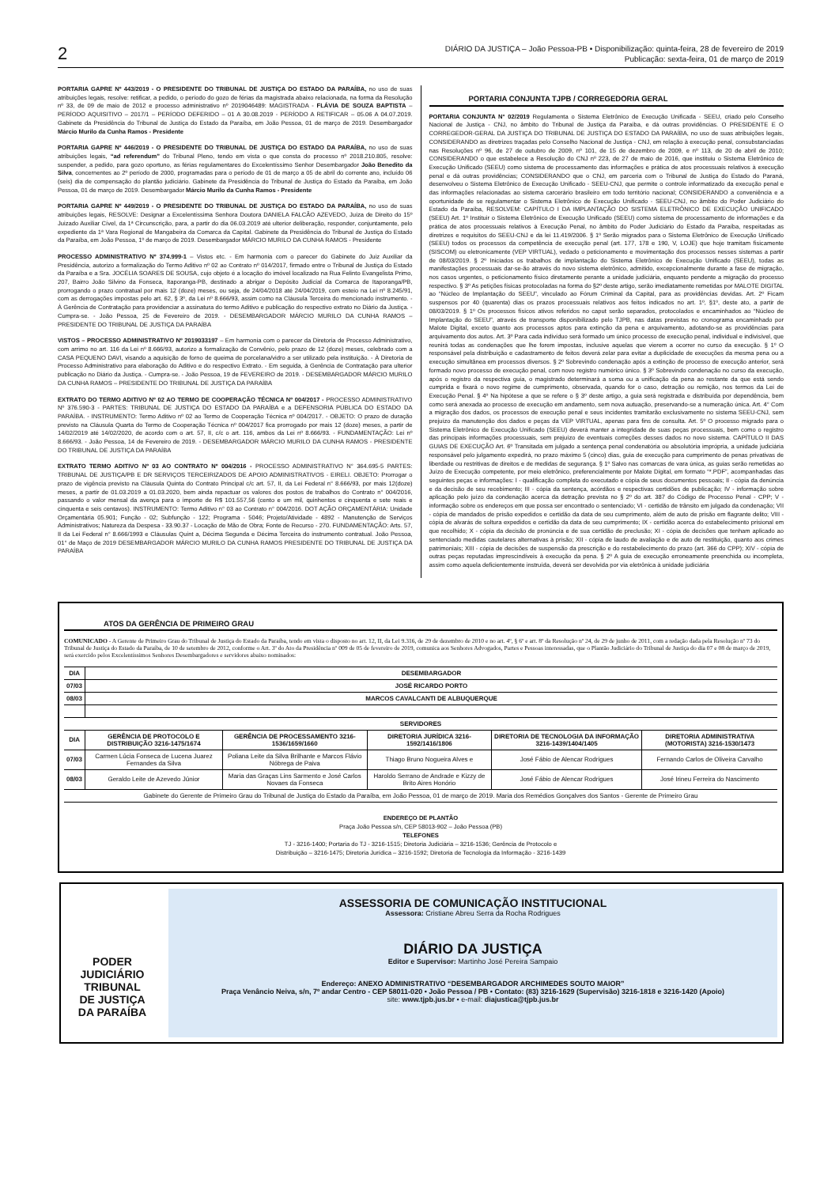2
DIÁRIO DA JUSTIÇA – João Pessoa-PB • Disponibilização: quinta-feira, 28 de fevereiro de 2019
Publicação: sexta-feira, 01 de março de 2019
PORTARIA GAPRE Nº 443/2019 - O PRESIDENTE DO TRIBUNAL DE JUSTIÇA DO ESTADO DA PARAÍBA, no uso de suas atribuições legais, resolve: retificar, a pedido, o período do gozo de férias da magistrada abaixo relacionada, na forma da Resolução nº 33, de 09 de maio de 2012 e processo administrativo nº 2019046489: MAGISTRADA - FLÁVIA DE SOUZA BAPTISTA – PERÍODO AQUISITIVO – 2017/1 – PERÍODO DEFERIDO – 01 A 30.08.2019 - PERÍODO A RETIFICAR – 05.06 A 04.07.2019. Gabinete da Presidência do Tribunal de Justiça do Estado da Paraíba, em João Pessoa, 01 de março de 2019. Desembargador Márcio Murilo da Cunha Ramos - Presidente
PORTARIA GAPRE Nº 446/2019 - O PRESIDENTE DO TRIBUNAL DE JUSTIÇA DO ESTADO DA PARAÍBA, no uso de suas atribuições legais, “ad referendum” do Tribunal Pleno, tendo em vista o que consta do processo nº 2018.210.805, resolve: suspender, a pedido, para gozo oportuno, as férias regulamentares do Excelentíssimo Senhor Desembargador João Benedito da Silva, concernentes ao 2º período de 2000, programadas para o período de 01 de março a 05 de abril do corrente ano, incluído 06 (seis) dia de compensação do plantão judiciário. Gabinete da Presidência do Tribunal de Justiça do Estado da Paraíba, em João Pessoa, 01 de março de 2019. Desembargador Márcio Murilo da Cunha Ramos - Presidente
PORTARIA GAPRE Nº 449/2019 - O PRESIDENTE DO TRIBUNAL DE JUSTIÇA DO ESTADO DA PARAÍBA, no uso de suas atribuições legais, RESOLVE: Designar a Excelentíssima Senhora Doutora DANIELA FALCÃO AZEVEDO, Juíza de Direito do 15º Juizado Auxiliar Cível, da 1ª Circunscrição, para, a partir do dia 06.03.2019 até ulterior deliberação, responder, conjuntamente, pelo expediente da 1ª Vara Regional de Mangabeira da Comarca da Capital. Gabinete da Presidência do Tribunal de Justiça do Estado da Paraíba, em João Pessoa, 1º de março de 2019. Desembargador MÁRCIO MURILO DA CUNHA RAMOS - Presidente
PROCESSO ADMINISTRATIVO Nº 374.999-1 – Vistos etc. - Em harmonia com o parecer do Gabinete do Juiz Auxiliar da Presidência, autorizo a formalização do Termo Aditivo nº 02 ao Contrato nº 014/2017, firmado entre o Tribunal de Justiça do Estado da Paraíba e a Sra. JOCÉLIA SOARES DE SOUSA, cujo objeto é a locação do imóvel localizado na Rua Felinto Evangelista Primo, 207, Bairro João Silvino da Fonseca, Itaporanga-PB, destinado a abrigar o Depósito Judicial da Comarca de Itaporanga/PB, prorrogando o prazo contratual por mais 12 (doze) meses, ou seja, de 24/04/2018 até 24/04/2019, com esteio na Lei nº 8.245/91, com as derrogações impostas pelo art. 62, § 3º, da Lei nº 8.666/93, assim como na Cláusula Terceira do mencionado instrumento. - À Gerência de Contratação para providenciar a assinatura do termo Aditivo e publicação do respectivo extrato no Diário da Justiça. - Cumpra-se. - João Pessoa, 25 de Fevereiro de 2019. - DESEMBARGADOR MÁRCIO MURILO DA CUNHA RAMOS – PRESIDENTE DO TRIBUNAL DE JUSTIÇA DA PARAÍBA
VISTOS – PROCESSO ADMINISTRATIVO Nº 2019033197 – Em harmonia com o parecer da Diretoria de Processo Administrativo, com arrimo no art. 116 da Lei nº 8.666/93, autorizo a formalização de Convênio, pelo prazo de 12 (doze) meses, celebrado com a CASA PEQUENO DAVI, visando a aquisição de forno de queima de porcelana/vidro a ser utilizado pela instituição. - À Diretoria de Processo Administrativo para elaboração do Aditivo e do respectivo Extrato. - Em seguida, à Gerência de Contratação para ulterior publicação no Diário da Justiça. - Cumpra-se. - João Pessoa, 19 de FEVEREIRO de 2019. - DESEMBARGADOR MÁRCIO MURILO DA CUNHA RAMOS – PRESIDENTE DO TRIBUNAL DE JUSTIÇA DA PARAÍBA
EXTRATO DO TERMO ADITIVO Nº 02 AO TERMO DE COOPERAÇÃO TÉCNICA Nº 004/2017 - PROCESSO ADMINISTRATIVO Nº 376.590-3 - PARTES: TRIBUNAL DE JUSTIÇA DO ESTADO DA PARAÍBA e a DEFENSORIA PÚBLICA DO ESTADO DA PARAÍBA. - INSTRUMENTO: Termo Aditivo nº 02 ao Termo de Cooperação Técnica nº 004/2017. - OBJETO: O prazo de duração previsto na Cláusula Quarta do Termo de Cooperação Técnica nº 004/2017 fica prorrogado por mais 12 (doze) meses, a partir de 14/02/2019 até 14/02/2020, de acordo com o art. 57, II, c/c o art. 116, ambos da Lei nº 8.666/93. - FUNDAMENTAÇÃO: Lei nº 8.666/93. - João Pessoa, 14 de Fevereiro de 2019. - DESEMBARGADOR MÁRCIO MURILO DA CUNHA RAMOS - PRESIDENTE DO TRIBUNAL DE JUSTIÇA DA PARAÍBA
EXTRATO TERMO ADITIVO Nº 03 AO CONTRATO Nº 004/2016 - PROCESSO ADMINISTRATIVO N° 364.695-5 PARTES: TRIBUNAL DE JUSTIÇA/PB E DR SERVIÇOS TERCEIRIZADOS DE APOIO ADMINISTRATIVOS - EIRELI. OBJETO: Prorrogar o prazo de vigência previsto na Cláusula Quinta do Contrato Principal c/c art. 57, II, da Lei Federal n° 8.666/93, por mais 12(doze) meses, a partir de 01.03.2019 a 01.03.2020, bem ainda repactuar os valores dos postos de trabalhos do Contrato n° 004/2016, passando o valor mensal da avença para o importe de R$ 101.557,56 (cento e um mil, quinhentos e cinquenta e sete reais e cinquenta e seis centavos). INSTRUMENTO: Termo Aditivo n° 03 ao Contrato n° 004/2016. DOT AÇÃO ORÇAMENTÁRIA: Unidade Orçamentária 05.901; Função - 02; Subfunção - 122; Programa - 5046; Projeto/Atividade - 4892 - Manutenção de Serviços Administrativos; Natureza da Despesa - 33.90.37 - Locação de Mão de Obra; Fonte de Recurso - 270. FUNDAMENTAÇÃO: Arts. 57, II da Lei Federal n° 8.666/1993 e Cláusulas Quint a, Décima Segunda e Décima Terceira do instrumento contratual. João Pessoa, 01° de Maço de 2019 DESEMBARGADOR MÁRCIO MURILO DA CUNHA RAMOS PRESIDENTE DO TRIBUNAL DE JUSTIÇA DA PARAÍBA
PORTARIA CONJUNTA TJPB / CORREGEDORIA GERAL
PORTARIA CONJUNTA N° 02/2019 Regulamenta o Sistema Eletrônico de Execução Unificada - SEEU, criado pelo Conselho Nacional de Justiça - CNJ, no âmbito do Tribunal de Justiça da Paraíba, e dá outras providências. O PRESIDENTE E O CORREGEDOR-GERAL DA JUSTIÇA DO TRIBUNAL DE JUSTIÇA DO ESTADO DA PARAÍBA, no uso de suas atribuições legais, CONSIDERANDO as diretrizes traçadas pelo Conselho Nacional de Justiça - CNJ, em relação à execução penal, consubstanciadas nas Resoluções nº 96, de 27 de outubro de 2009, nº 101, de 15 de dezembro de 2009, e nº 113, de 20 de abril de 2010; CONSIDERANDO o que estabelece a Resolução do CNJ nº 223, de 27 de maio de 2016, que instituiu o Sistema Eletrônico de Execução Unificado (SEEU) como sistema de processamento das informações e prática de atos processuais relativos à execução penal e dá outras providências; CONSIDERANDO que o CNJ, em parceria com o Tribunal de Justiça do Estado do Paraná, desenvolveu o Sistema Eletrônico de Execução Unificado - SEEU-CNJ, que permite o controle informatizado da execução penal e das informações relacionadas ao sistema carcerário brasileiro em todo território nacional; CONSIDERANDO a conveniência e a oportunidade de se regulamentar o Sistema Eletrônico de Execução Unificado - SEEU-CNJ, no âmbito do Poder Judiciário do Estado da Paraíba, RESOLVEM: CAPÍTULO I DA IMPLANTAÇÃO DO SISTEMA ELETRÔNICO DE EXECUÇÃO UNIFICADO (SEEU) Art. 1º Instituir o Sistema Eletrônico de Execução Unificado (SEEU) como sistema de processamento de informações e da prática de atos processuais relativos à Execução Penal, no âmbito do Poder Judiciário do Estado da Paraíba, respeitadas as diretrizes e requisitos do SEEU-CNJ e da lei 11.419/2006. § 1º Serão migrados para o Sistema Eletrônico de Execução Unificado (SEEU) todos os processos da competência de execução penal (art. 177, 178 e 190, V, LOJE) que hoje tramitam fisicamente (SISCOM) ou eletronicamente (VEP VIRTUAL), vedado o peticionamento e movimentação dos processos nesses sistemas a partir de 08/03/2019. § 2º Iniciados os trabalhos de implantação do Sistema Eletrônico de Execução Unificado (SEEU), todas as manifestações processuais dar-se-ão através do novo sistema eletrônico, admitido, excepcionalmente durante a fase de migração, nos casos urgentes, o peticionamento físico diretamente perante a unidade judiciária, enquanto pendente a migração do processo respectivo. § 3º As petições físicas protocoladas na forma do §2º deste artigo, serão imediatamente remetidas por MALOTE DIGITAL ao “Núcleo de Implantação do SEEU”, vinculado ao Fórum Criminal da Capital, para as providências devidas. Art. 2º Ficam suspensos por 40 (quarenta) dias os prazos processuais relativos aos feitos indicados no art. 1º, §1º, deste ato, a partir de 08/03/2019. § 1º Os processos físicos ativos referidos no caput serão separados, protocolados e encaminhados ao “Núcleo de Implantação do SEEU”, através de transporte disponibilizado pelo TJPB, nas datas previstas no cronograma encaminhado por Malote Digital, exceto quanto aos processos aptos para extinção da pena e arquivamento, adotando-se as providências para arquivamento dos autos. Art. 3º Para cada indivíduo será formado um único processo de execução penal, individual e indivisível, que reunirá todas as condenações que lhe forem impostas, inclusive aquelas que vierem a ocorrer no curso da execução. § 1º O responsável pela distribuição e cadastramento de feitos deverá zelar para evitar a duplicidade de execuções da mesma pena ou a execução simultânea em processos diversos. § 2º Sobrevindo condenação após a extinção de processo de execução anterior, será formado novo processo de execução penal, com novo registro numérico único. § 3º Sobrevindo condenação no curso da execução, após o registro da respectiva guia, o magistrado determinará a soma ou a unificação da pena ao restante da que está sendo cumprida e fixará o novo regime de cumprimento, observada, quando for o caso, detração ou remição, nos termos da Lei de Execução Penal. § 4º Na hipótese a que se refere o § 3º deste artigo, a guia será registrada e distribuída por dependência, bem como será anexada ao processo de execução em andamento, sem nova autuação, preservando-se a numeração única. Art. 4° Com a migração dos dados, os processos de execução penal e seus incidentes tramitarão exclusivamente no sistema SEEU-CNJ, sem prejuízo da manutenção dos dados e peças da VEP VIRTUAL, apenas para fins de consulta. Art. 5º O processo migrado para o Sistema Eletrônico de Execução Unificado (SEEU) deverá manter a integridade de suas peças processuais, bem como o registro das principais informações processuais, sem prejuízo de eventuais correções desses dados no novo sistema. CAPÍTULO II DAS GUIAS DE EXECUÇÃO Art. 6º Transitada em julgado a sentença penal condenatória ou absolutória imprópria, a unidade judiciária responsável pelo julgamento expedirá, no prazo máximo 5 (cinco) dias, guia de execução para cumprimento de penas privativas de liberdade ou restritivas de direitos e de medidas de segurança. § 1º Salvo nas comarcas de vara única, as guias serão remetidas ao Juízo de Execução competente, por meio eletrônico, preferencialmente por Malote Digital, em formato “*.PDF”, acompanhadas das seguintes peças e informações: I - qualificação completa do executado e cópia de seus documentos pessoais; II - cópia da denúncia e da decisão de seu recebimento; III - cópia da sentença, acórdãos e respectivas certidões de publicação; IV - informação sobre aplicação pelo juízo da condenação acerca da detração prevista no § 2º do art. 387 do Código de Processo Penal - CPP; V - informação sobre os endereços em que possa ser encontrado o sentenciado; VI - certidão de trânsito em julgado da condenação; VII - cópia de mandados de prisão expedidos e certidão da data de seu cumprimento, além de auto de prisão em flagrante delito; VIII - cópia de alvarás de soltura expedidos e certidão da data de seu cumprimento; IX - certidão acerca do estabelecimento prisional em que recolhido; X - cópia da decisão de pronúncia e de sua certidão de preclusão; XI - cópia de decisões que tenham aplicado ao sentenciado medidas cautelares alternativas à prisão; XII - cópia de laudo de avaliação e de auto de restituição, quanto aos crimes patrimoniais; XIII - cópia de decisões de suspensão da prescrição e do restabelecimento do prazo (art. 366 do CPP); XIV - cópia de outras peças reputadas imprescindíveis à execução da pena. § 2º A guia de execução erroneamente preenchida ou incompleta, assim como aquela deficientemente instruída, deverá ser devolvida por via eletrônica à unidade judiciária
ATOS DA GERÊNCIA DE PRIMEIRO GRAU
COMUNICADO - A Gerente de Primeiro Grau do Tribunal de Justiça do Estado da Paraíba, tendo em vista o disposto no art. 12, II, da Lei 9.316, de 29 de dezembro de 2010 e no art. 4º, § 6º e art. 8º da Resolução nº 24, de 29 de junho de 2011, com a redação dada pela Resolução nº 73 do Tribunal de Justiça do Estado da Paraíba, de 10 de setembro de 2012, conforme o Art. 3º do Ato da Presidência nº 009 de 05 de fevereiro de 2019, comunica aos Senhores Advogados, Partes e Pessoas interessadas, que o Plantão Judiciário do Tribunal de Justiça do dia 07 e 08 de março de 2019, será exercido pelos Excelentíssimos Senhores Desembargadores e servidores abaixo nominados:
| DIA | DESEMBARGADOR | | | | |
| --- | --- | --- | --- | --- | --- |
| 07/03 | JOSÉ RICARDO PORTO | | | | |
| 08/03 | MARCOS CAVALCANTI DE ALBUQUERQUE | | | | |
| SERVIDORES | | | | | |
| DIA | GERÊNCIA DE PROTOCOLO E DISTRIBUIÇÃO 3216-1475/1674 | GERÊNCIA DE PROCESSAMENTO 3216-1536/1659/1660 | DIRETORIA JURÍDICA 3216-1592/1416/1806 | DIRETORIA DE TECNOLOGIA DA INFORMAÇÃO 3216-1439/1404/1405 | DIRETORIA ADMINISTRATIVA (MOTORISTA) 3216-1530/1473 |
| 07/03 | Carmen Lúcia Fonseca de Lucena Juarez Fernandes da Silva | Poliana Leite da Silva Brilhante e Marcos Flávio Nóbrega de Paiva | Thiago Bruno Nogueira Alves e | José Fábio de Alencar Rodrigues | Fernando Carlos de Oliveira Carvalho |
| 08/03 | Geraldo Leite de Azevedo Júnior | Maria das Graças Lins Sarmento e José Carlos Novaes da Fonseca | Haroldo Serrano de Andrade e Kizzy de Brito Aires Honório | José Fábio de Alencar Rodrigues | José Irineu Ferreira do Nascimento |
| Gabinete do Gerente de Primeiro Grau do Tribunal de Justiça do Estado da Paraíba, em João Pessoa, 01 de março de 2019. Maria dos Remédios Gonçalves dos Santos - Gerente de Primeiro Grau | | | | | |
ENDEREÇO DE PLANTÃO
Praça João Pessoa s/n, CEP 58013-902 – João Pessoa (PB)
TELEFONES
TJ - 3216-1400; Portaria do TJ - 3216-1515; Diretoria Judiciária – 3216-1536; Gerência de Protocolo e
Distribuição – 3216-1475; Diretoria Jurídica – 3216-1592; Diretoria de Tecnologia da Informação - 3216-1439
PODER
JUDICIÁRIO
TRIBUNAL
DE JUSTIÇA
DA PARAÍBA
ASSESSORIA DE COMUNICAÇÃO INSTITUCIONAL
Assessora: Cristiane Abreu Serra da Rocha Rodrigues
DIÁRIO DA JUSTIÇA
Editor e Supervisor: Martinho José Pereira Sampaio
Endereço: ANEXO ADMINISTRATIVO “DESEMBARGADOR ARCHIMEDES SOUTO MAIOR”
Praça Venâncio Neiva, s/n, 7º andar Centro - CEP 58011-020 • João Pessoa / PB • Contato: (83) 3216-1629 (Supervisão) 3216-1818 e 3216-1420 (Apoio)
site: www.tjpb.jus.br • e-mail: diajustica@tjpb.jus.br